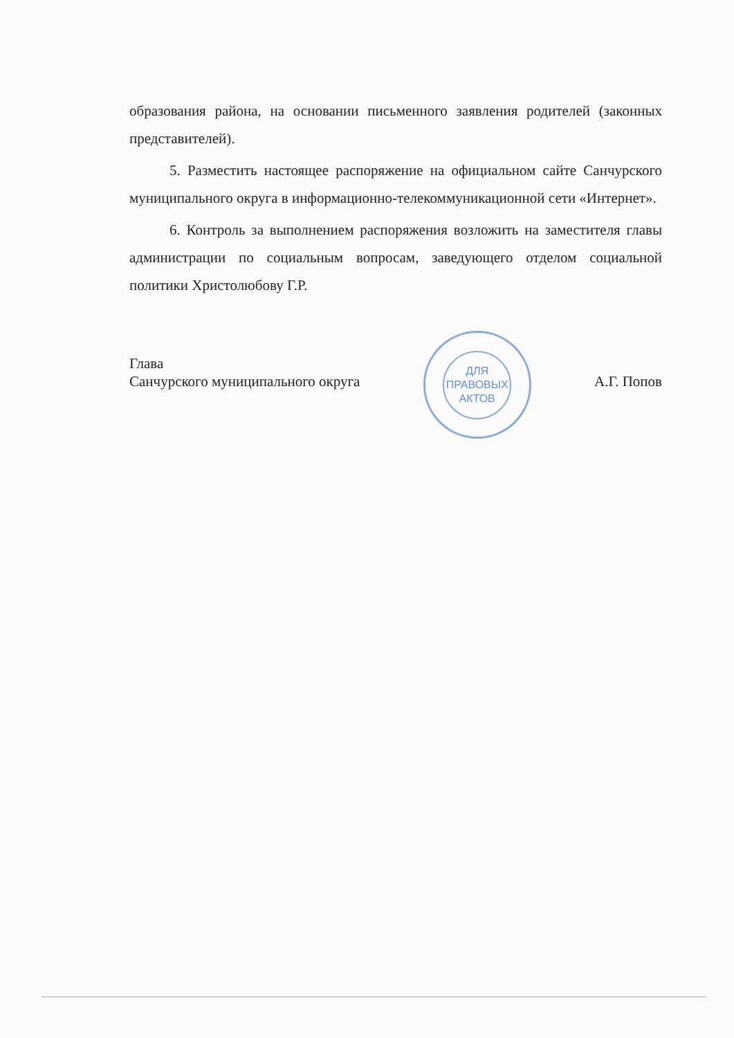образования района, на основании письменного заявления родителей (законных представителей).
5. Разместить настоящее распоряжение на официальном сайте Санчурского муниципального округа в информационно-телекоммуникационной сети «Интернет».
6. Контроль за выполнением распоряжения возложить на заместителя главы администрации по социальным вопросам, заведующего отделом социальной политики Христолюбову Г.Р.
Глава
Санчурского муниципального округа
ДЛЯ
ПРАВОВЫХ
АКТОВ
А.Г. Попов